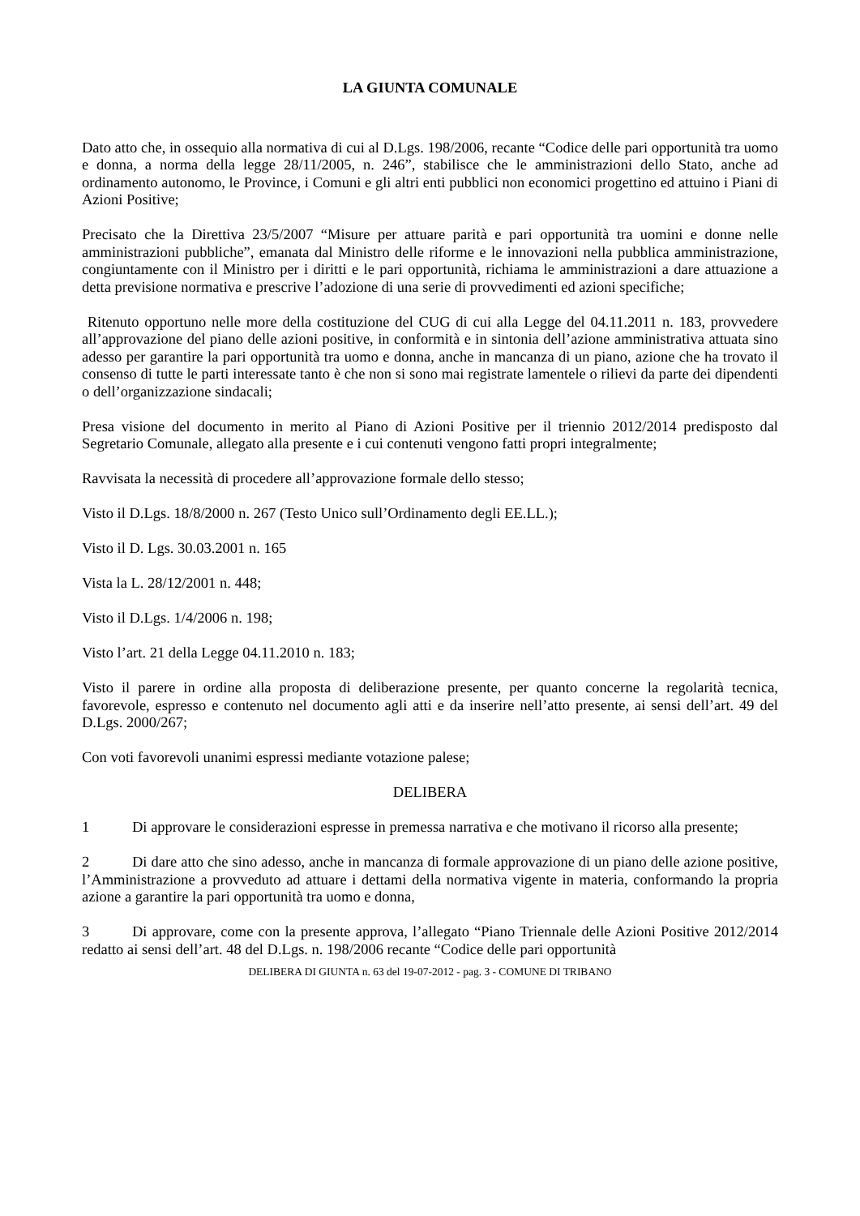LA GIUNTA COMUNALE
Dato atto che, in ossequio alla normativa di cui al D.Lgs. 198/2006, recante “Codice delle pari opportunità tra uomo e donna, a norma della legge 28/11/2005, n. 246”, stabilisce che le amministrazioni dello Stato, anche ad ordinamento autonomo, le Province, i Comuni e gli altri enti pubblici non economici progettino ed attuino i Piani di Azioni Positive;
Precisato che la Direttiva 23/5/2007 “Misure per attuare parità e pari opportunità tra uomini e donne nelle amministrazioni pubbliche”, emanata dal Ministro delle riforme e le innovazioni nella pubblica amministrazione, congiuntamente con il Ministro per i diritti e le pari opportunità, richiama le amministrazioni a dare attuazione a detta previsione normativa e prescrive l’adozione di una serie di provvedimenti ed azioni specifiche;
Ritenuto opportuno nelle more della costituzione del CUG di cui alla Legge del 04.11.2011 n. 183, provvedere all’approvazione del piano delle azioni positive, in conformità e in sintonia dell’azione amministrativa attuata sino adesso per garantire la pari opportunità tra uomo e donna, anche in mancanza di un piano, azione che ha trovato il consenso di tutte le parti interessate tanto è che non si sono mai registrate lamentele o rilievi da parte dei dipendenti o dell’organizzazione sindacali;
Presa visione del documento in merito al Piano di Azioni Positive per il triennio 2012/2014 predisposto dal Segretario Comunale, allegato alla presente e i cui contenuti vengono fatti propri integralmente;
Ravvisata la necessità di procedere all’approvazione formale dello stesso;
Visto il D.Lgs. 18/8/2000 n. 267 (Testo Unico sull’Ordinamento degli EE.LL.);
Visto il D. Lgs. 30.03.2001 n. 165
Vista la L. 28/12/2001 n. 448;
Visto il D.Lgs. 1/4/2006 n. 198;
Visto l’art. 21 della Legge 04.11.2010 n. 183;
Visto il parere in ordine alla proposta di deliberazione presente, per quanto concerne la regolarità tecnica, favorevole, espresso e contenuto nel documento agli atti e da inserire nell’atto presente, ai sensi dell’art. 49 del D.Lgs. 2000/267;
Con voti favorevoli unanimi espressi mediante votazione palese;
DELIBERA
1 Di approvare le considerazioni espresse in premessa narrativa e che motivano il ricorso alla presente;
2 Di dare atto che sino adesso, anche in mancanza di formale approvazione di un piano delle azione positive, l’Amministrazione a provveduto ad attuare i dettami della normativa vigente in materia, conformando la propria azione a garantire la pari opportunità tra uomo e donna,
3 Di approvare, come con la presente approva, l’allegato “Piano Triennale delle Azioni Positive 2012/2014 redatto ai sensi dell’art. 48 del D.Lgs. n. 198/2006 recante “Codice delle pari opportunità
DELIBERA DI GIUNTA n. 63 del 19-07-2012 - pag. 3 - COMUNE DI TRIBANO